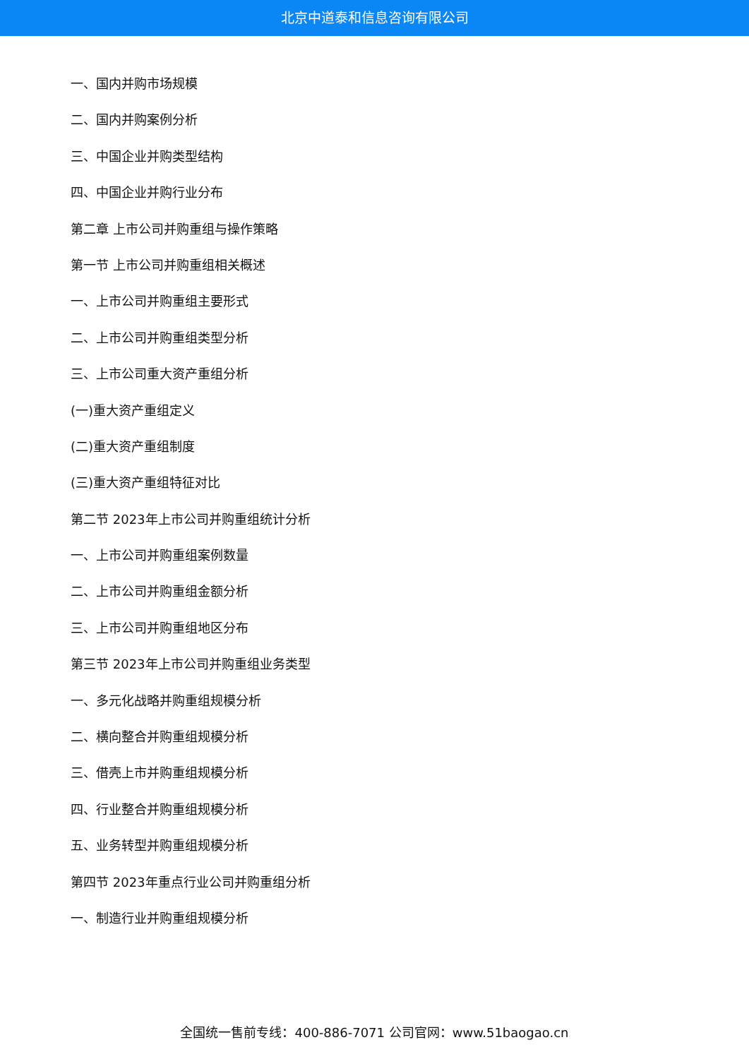北京中道泰和信息咨询有限公司
一、国内并购市场规模
二、国内并购案例分析
三、中国企业并购类型结构
四、中国企业并购行业分布
第二章 上市公司并购重组与操作策略
第一节 上市公司并购重组相关概述
一、上市公司并购重组主要形式
二、上市公司并购重组类型分析
三、上市公司重大资产重组分析
(一)重大资产重组定义
(二)重大资产重组制度
(三)重大资产重组特征对比
第二节 2023年上市公司并购重组统计分析
一、上市公司并购重组案例数量
二、上市公司并购重组金额分析
三、上市公司并购重组地区分布
第三节 2023年上市公司并购重组业务类型
一、多元化战略并购重组规模分析
二、横向整合并购重组规模分析
三、借壳上市并购重组规模分析
四、行业整合并购重组规模分析
五、业务转型并购重组规模分析
第四节 2023年重点行业公司并购重组分析
一、制造行业并购重组规模分析
全国统一售前专线：400-886-7071 公司官网：www.51baogao.cn